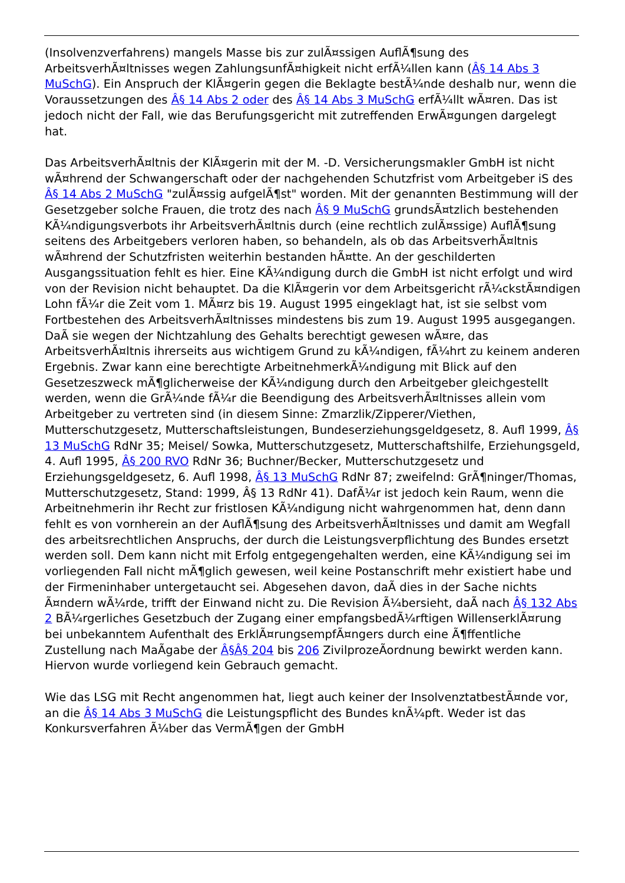(Insolvenzverfahrens) mangels Masse bis zur zulÃ¤ssigen AuflÃ¶sung des ArbeitsverhÃ¤ltnisses wegen ZahlungsunfÃ¤higkeit nicht erfÃ¼llen kann (Â§ 14 Abs 3 MuSchG). Ein Anspruch der KlÃ¤gerin gegen die Beklagte bestÃ¼nde deshalb nur, wenn die Voraussetzungen des Â§ 14 Abs 2 oder des Â§ 14 Abs 3 MuSchG erfÃ¼llt wÃ¤ren. Das ist jedoch nicht der Fall, wie das Berufungsgericht mit zutreffenden ErwÃ¤gungen dargelegt hat.
Das ArbeitsverhÃ¤ltnis der KlÃ¤gerin mit der M. -D. Versicherungsmakler GmbH ist nicht wÃ¤hrend der Schwangerschaft oder der nachgehenden Schutzfrist vom Arbeitgeber iS des Â§ 14 Abs 2 MuSchG "zulÃ¤ssig aufgelÃ¶st" worden. Mit der genannten Bestimmung will der Gesetzgeber solche Frauen, die trotz des nach Â§ 9 MuSchG grundsÃ¤tzlich bestehenden KÃ¼ndigungsverbots ihr ArbeitsverhÃ¤ltnis durch (eine rechtlich zulÃ¤ssige) AuflÃ¶sung seitens des Arbeitgebers verloren haben, so behandeln, als ob das ArbeitsverhÃ¤ltnis wÃ¤hrend der Schutzfristen weiterhin bestanden hÃ¤tte. An der geschilderten Ausgangssituation fehlt es hier. Eine KÃ¼ndigung durch die GmbH ist nicht erfolgt und wird von der Revision nicht behauptet. Da die KlÃ¤gerin vor dem Arbeitsgericht rÃ¼ckstÃ¤ndigen Lohn fÃ¼r die Zeit vom 1. MÃ¤rz bis 19. August 1995 eingeklagt hat, ist sie selbst vom Fortbestehen des ArbeitsverhÃ¤ltnisses mindestens bis zum 19. August 1995 ausgegangen. DaÃ sie wegen der Nichtzahlung des Gehalts berechtigt gewesen wÃ¤re, das ArbeitsverhÃ¤ltnis ihrerseits aus wichtigem Grund zu kÃ¼ndigen, fÃ¼hrt zu keinem anderen Ergebnis. Zwar kann eine berechtigte ArbeitnehmerkÃ¼ndigung mit Blick auf den Gesetzeszweck mÃ¶glicherweise der KÃ¼ndigung durch den Arbeitgeber gleichgestellt werden, wenn die GrÃ¼nde fÃ¼r die Beendigung des ArbeitsverhÃ¤ltnisses allein vom Arbeitgeber zu vertreten sind (in diesem Sinne: Zmarzlik/Zipperer/Viethen, Mutterschutzgesetz, Mutterschaftsleistungen, Bundeserziehungsgeldgesetz, 8. Aufl 1999, Â§ 13 MuSchG RdNr 35; Meisel/ Sowka, Mutterschutzgesetz, Mutterschaftshilfe, Erziehungsgeld, 4. Aufl 1995, Â§ 200 RVO RdNr 36; Buchner/Becker, Mutterschutzgesetz und Erziehungsgeldgesetz, 6. Aufl 1998, Â§ 13 MuSchG RdNr 87; zweifelnd: GrÃ¶ninger/Thomas, Mutterschutzgesetz, Stand: 1999, Â§ 13 RdNr 41). DafÃ¼r ist jedoch kein Raum, wenn die Arbeitnehmerin ihr Recht zur fristlosen KÃ¼ndigung nicht wahrgenommen hat, denn dann fehlt es von vornherein an der AuflÃ¶sung des ArbeitsverhÃ¤ltnisses und damit am Wegfall des arbeitsrechtlichen Anspruchs, der durch die Leistungsverpflichtung des Bundes ersetzt werden soll. Dem kann nicht mit Erfolg entgegengehalten werden, eine KÃ¼ndigung sei im vorliegenden Fall nicht mÃ¶glich gewesen, weil keine Postanschrift mehr existiert habe und der Firmeninhaber untergetaucht sei. Abgesehen davon, daÃ dies in der Sache nichts Ã¤ndern wÃ¼rde, trifft der Einwand nicht zu. Die Revision Ã¼bersieht, daÃ nach Â§ 132 Abs 2 BÃ¼rgerliches Gesetzbuch der Zugang einer empfangsbedÃ¼rftigen WillenserklÃ¤rung bei unbekanntem Aufenthalt des ErklÃ¤rungsempfÃ¤ngers durch eine Ã¶ffentliche Zustellung nach MaÃgabe der Â§Â§ 204 bis 206 ZivilprozeÃordnung bewirkt werden kann. Hiervon wurde vorliegend kein Gebrauch gemacht.
Wie das LSG mit Recht angenommen hat, liegt auch keiner der InsolvenztatbestÃ¤nde vor, an die Â§ 14 Abs 3 MuSchG die Leistungspflicht des Bundes knÃ¼pft. Weder ist das Konkursverfahren Ã¼ber das VermÃ¶gen der GmbH